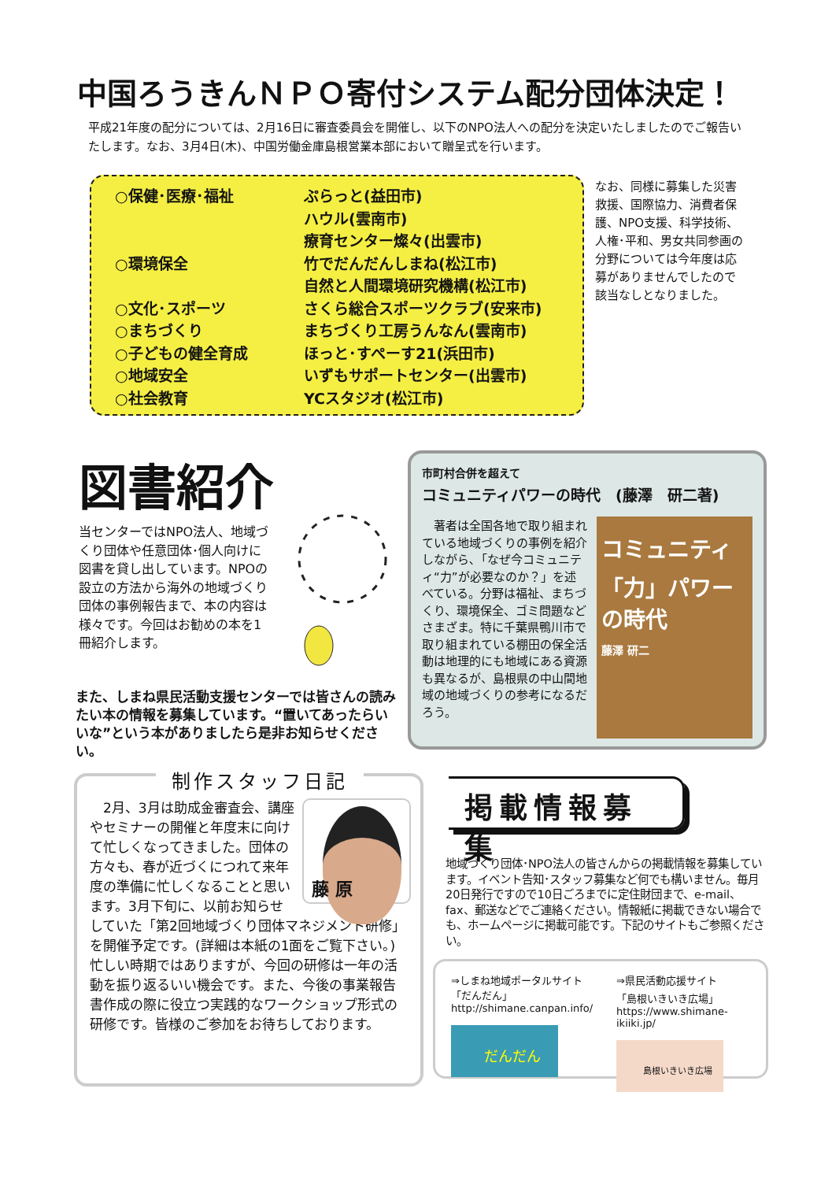中国ろうきんＮＰＯ寄付システム配分団体決定！
平成21年度の配分については、2月16日に審査委員会を開催し、以下のNPO法人への配分を決定いたしましたのでご報告いたします。なお、3月4日(木)、中国労働金庫島根営業本部において贈呈式を行います。
| ○保健･医療･福祉 | ぷらっと(益田市) |
| | ハウル(雲南市) |
| | 療育センター燦々(出雲市) |
| ○環境保全 | 竹でだんだんしまね(松江市) |
| | 自然と人間環境研究機構(松江市) |
| ○文化･スポーツ | さくら総合スポーツクラブ(安来市) |
| ○まちづくり | まちづくり工房うんなん(雲南市) |
| ○子どもの健全育成 | ほっと･すぺーす21(浜田市) |
| ○地域安全 | いずもサポートセンター(出雲市) |
| ○社会教育 | YCスタジオ(松江市) |
なお、同様に募集した災害救援、国際協力、消費者保護、NPO支援、科学技術、人権･平和、男女共同参画の分野については今年度は応募がありませんでしたので該当なしとなりました。
図書紹介
当センターではNPO法人、地域づくり団体や任意団体･個人向けに図書を貸し出しています。NPOの設立の方法から海外の地域づくり団体の事例報告まで、本の内容は様々です。今回はお勧めの本を1冊紹介します。
また、しまね県民活動支援センターでは皆さんの読みたい本の情報を募集しています。“置いてあったらいいな”という本がありましたら是非お知らせください。
市町村合併を超えて
コミュニティパワーの時代　(藤澤　研二著)
　著者は全国各地で取り組まれている地域づくりの事例を紹介しながら､「なぜ今コミュニティ“力”が必要なのか？」を述べている。分野は福祉、まちづくり、環境保全、ゴミ問題などさまざま。特に千葉県鴨川市で取り組まれている棚田の保全活動は地理的にも地域にある資源も異なるが、島根県の中山間地域の地域づくりの参考になるだろう。
コミュニティ
「力」パワーの時代
藤澤 研二
制作スタッフ日記
藤 原
　2月、3月は助成金審査会、講座やセミナーの開催と年度末に向けて忙しくなってきました。団体の方々も、春が近づくにつれて来年度の準備に忙しくなることと思います。3月下旬に、以前お知らせしていた「第2回地域づくり団体マネジメント研修」を開催予定です。(詳細は本紙の1面をご覧下さい。)忙しい時期ではありますが、今回の研修は一年の活動を振り返るいい機会です。また、今後の事業報告書作成の際に役立つ実践的なワークショップ形式の研修です。皆様のご参加をお待ちしております。
掲載情報募集
地域づくり団体･NPO法人の皆さんからの掲載情報を募集しています。イベント告知･スタッフ募集など何でも構いません。毎月20日発行ですので10日ごろまでに定住財団まで、e-mail、fax、郵送などでご連絡ください。情報紙に掲載できない場合でも、ホームページに掲載可能です。下記のサイトもご参照ください。
⇒しまね地域ポータルサイト
「だんだん」
http://shimane.canpan.info/
だんだん
⇒県民活動応援サイト
「島根いきいき広場」
https://www.shimane-ikiiki.jp/
島根いきいき広場